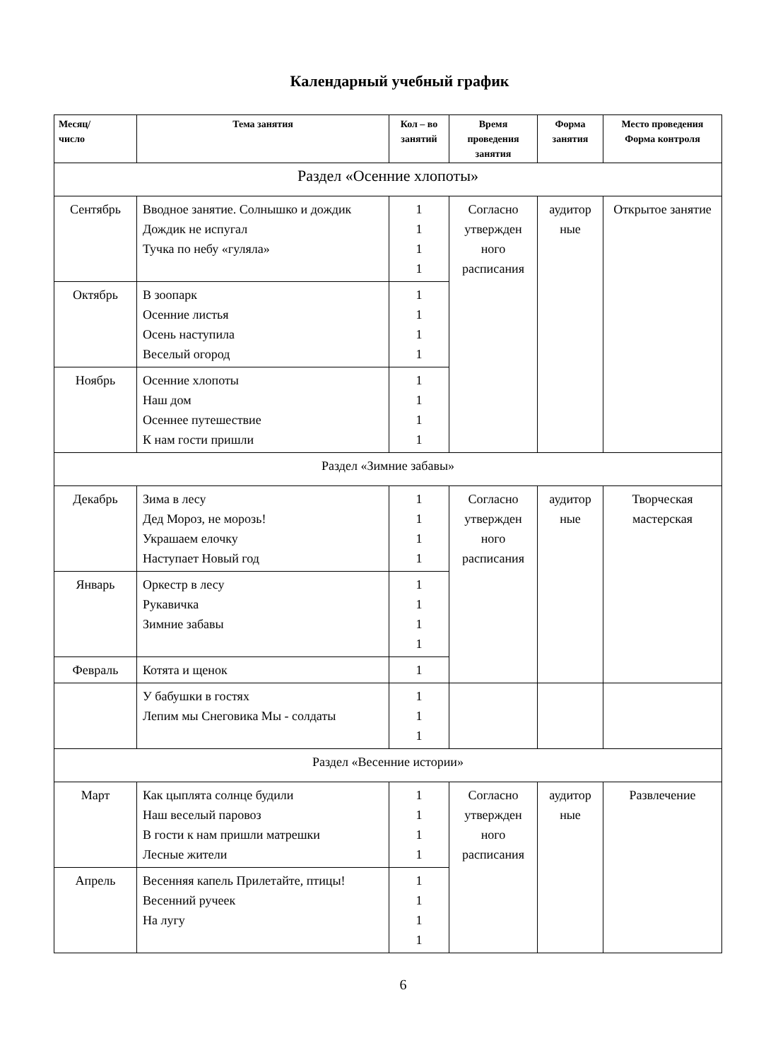Календарный учебный график
| Месяц/ число | Тема занятия | Кол – во занятий | Время проведения занятия | Форма занятия | Место проведения Форма контроля |
| --- | --- | --- | --- | --- | --- |
| Раздел «Осенние хлопоты» | | | | | |
| Сентябрь | Вводное занятие. Солнышко и дождик Дождик не испугал Тучка по небу «гуляла» | 1 1 1 1 | Согласно утвержден ного расписания | аудитор ные | Открытое занятие |
| Октябрь | В зоопарк Осенние листья Осень наступила Веселый огород | 1 1 1 1 | | | |
| Ноябрь | Осенние хлопоты Наш дом Осеннее путешествие К нам гости пришли | 1 1 1 1 | | | |
| Раздел «Зимние забавы» | | | | | |
| Декабрь | Зима в лесу Дед Мороз, не морозь! Украшаем елочку Наступает Новый год | 1 1 1 1 | Согласно утвержден ного расписания | аудитор ные | Творческая мастерская |
| Январь | Оркестр в лесу Рукавичка Зимние забавы | 1 1 1 1 | | | |
| Февраль | Котята и щенок | 1 | | | |
| | У бабушки в гостях Лепим мы Снеговика Мы - солдаты | 1 1 1 | | | |
| Раздел «Весенние истории» | | | | | |
| Март | Как цыплята солнце будили Наш веселый паровоз В гости к нам пришли матрешки Лесные жители | 1 1 1 1 | Согласно утвержден ного расписания | аудитор ные | Развлечение |
| Апрель | Весенняя капель Прилетайте, птицы! Весенний ручеек На лугу | 1 1 1 1 | | | |
6